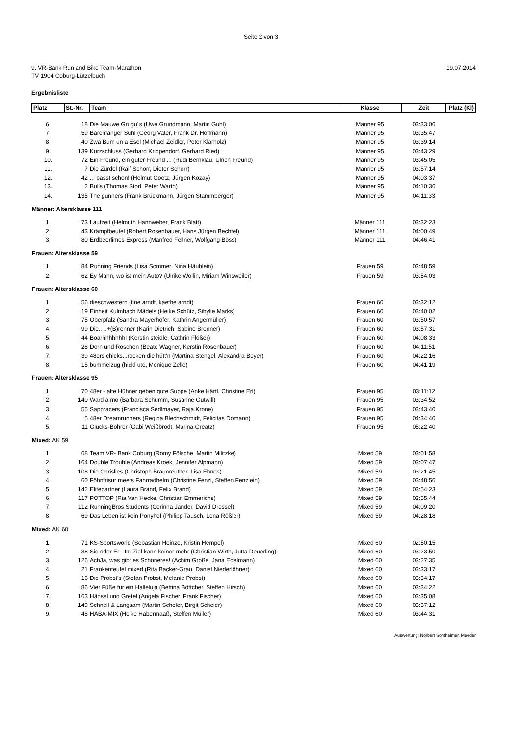Seite 2 von 3
9. VR-Bank Run and Bike Team-Marathon
TV 1904 Coburg-Lützelbuch
19.07.2014
Ergebnisliste
| Platz | St.-Nr. | Team | Klasse | Zeit | Platz (Kl) |
| --- | --- | --- | --- | --- | --- |
| 6. | 18 | Die Mauwe Grugu´s (Uwe Grundmann, Martin Guhl) | Männer 95 | 03:33:06 | |
| 7. | 59 | Bärenfänger Suhl (Georg Vater, Frank Dr. Hoffmann) | Männer 95 | 03:35:47 | |
| 8. | 40 | Zwa Bum un a Esel (Michael Zeidler, Peter Klarholz) | Männer 95 | 03:39:14 | |
| 9. | 139 | Kurzschluss (Gerhard Krippendorf, Gerhard Ried) | Männer 95 | 03:43:29 | |
| 10. | 72 | Ein Freund, ein guter Freund ... (Rudi Bernklau, Ulrich Freund) | Männer 95 | 03:45:05 | |
| 11. | 7 | Die Zürdel (Ralf Schorr, Dieter Schorr) | Männer 95 | 03:57:14 | |
| 12. | 42 | ... passt schon! (Helmut Goetz, Jürgen Kozay) | Männer 95 | 04:03:37 | |
| 13. | 2 | Bulls (Thomas Storl, Peter Warth) | Männer 95 | 04:10:36 | |
| 14. | 135 | The gunners (Frank Brückmann, Jürgen Stammberger) | Männer 95 | 04:11:33 | |
| Männer: Altersklasse 111 | | | | | |
| 1. | 73 | Laufzeit (Helmuth Hannweber, Frank Blatt) | Männer 111 | 03:32:23 | |
| 2. | 43 | Krämpfbeutel (Robert Rosenbauer, Hans Jürgen Bechtel) | Männer 111 | 04:00:49 | |
| 3. | 80 | Erdbeerlimes Express (Manfred Fellner, Wolfgang Böss) | Männer 111 | 04:46:41 | |
| Frauen: Altersklasse 59 | | | | | |
| 1. | 84 | Running Friends (Lisa Sommer, Nina Häublein) | Frauen 59 | 03:48:59 | |
| 2. | 62 | Ey Mann, wo ist mein Auto? (Ulrike Wollin, Miriam Winsweiler) | Frauen 59 | 03:54:03 | |
| Frauen: Altersklasse 60 | | | | | |
| 1. | 56 | dieschwestern (tine arndt, kaethe arndt) | Frauen 60 | 03:32:12 | |
| 2. | 19 | Einheit Kulmbach Mädels (Heike Schütz, Sibylle Marks) | Frauen 60 | 03:40:02 | |
| 3. | 75 | Oberpfalz (Sandra Mayerhöfer, Kathrin Angermüller) | Frauen 60 | 03:50:57 | |
| 4. | 99 | Die.....+(B)renner (Karin Dietrich, Sabine Brenner) | Frauen 60 | 03:57:31 | |
| 5. | 44 | Boarhhhhhhh! (Kerstin steidle, Cathrin Flößer) | Frauen 60 | 04:08:33 | |
| 6. | 28 | Dorn und Röschen (Beate Wagner, Kerstin Rosenbauer) | Frauen 60 | 04:11:51 | |
| 7. | 39 | 48ers chicks...rocken die hütt'n (Martina Stengel, Alexandra Beyer) | Frauen 60 | 04:22:16 | |
| 8. | 15 | bummelzug (hickl ute, Monique Zelle) | Frauen 60 | 04:41:19 | |
| Frauen: Altersklasse 95 | | | | | |
| 1. | 70 | 48er - alte Hühner geben gute Suppe (Anke Härtl, Christine Erl) | Frauen 95 | 03:11:12 | |
| 2. | 140 | Ward a mo (Barbara Schumm, Susanne Gutwill) | Frauen 95 | 03:34:52 | |
| 3. | 55 | Sappracers (Francisca Sedlmayer, Raja Krone) | Frauen 95 | 03:43:40 | |
| 4. | 5 | 48er Dreamrunners (Regina Blechschmidt, Felicitas Domann) | Frauen 95 | 04:34:40 | |
| 5. | 11 | Glücks-Bohrer (Gabi Weißbrodt, Marina Greatz) | Frauen 95 | 05:22:40 | |
| Mixed: AK 59 | | | | | |
| 1. | 68 | Team VR- Bank Coburg (Romy Fölsche, Martin Militzke) | Mixed 59 | 03:01:58 | |
| 2. | 164 | Double Trouble (Andreas Kroek, Jennifer Alpmann) | Mixed 59 | 03:07:47 | |
| 3. | 108 | Die Chrislies (Christoph Braunreuther, Lisa Ehnes) | Mixed 59 | 03:21:45 | |
| 4. | 60 | Föhnfrisur meets Fahrradhelm (Christine Fenzl, Steffen Fenzlein) | Mixed 59 | 03:48:56 | |
| 5. | 142 | Elitepartner (Laura Brand, Felix Brand) | Mixed 59 | 03:54:23 | |
| 6. | 117 | POTTOP (Ria Van Hecke, Christian Emmerichs) | Mixed 59 | 03:55:44 | |
| 7. | 112 | RunningBros Students (Corinna Jander, David Dressel) | Mixed 59 | 04:09:20 | |
| 8. | 69 | Das Leben ist kein Ponyhof (Philipp Tausch, Lena Rößler) | Mixed 59 | 04:28:18 | |
| Mixed: AK 60 | | | | | |
| 1. | 71 | KS-Sportsworld (Sebastian Heinze, Kristin Hempel) | Mixed 60 | 02:50:15 | |
| 2. | 38 | Sie oder Er - Im Ziel kann keiner mehr (Christian Wirth, Jutta Deuerling) | Mixed 60 | 03:23:50 | |
| 3. | 126 | AchJa, was gibt es Schöneres! (Achim Große, Jana Edelmann) | Mixed 60 | 03:27:35 | |
| 4. | 21 | Frankenteufel mixed (Rita Backer-Grau, Daniel Niederlöhner) | Mixed 60 | 03:33:17 | |
| 5. | 16 | Die Probst's (Stefan Probst, Melanie Probst) | Mixed 60 | 03:34:17 | |
| 6. | 86 | Vier Füße für ein Halleluja (Bettina Böttcher, Steffen Hirsch) | Mixed 60 | 03:34:22 | |
| 7. | 163 | Hänsel und Gretel (Angela Fischer, Frank Fischer) | Mixed 60 | 03:35:08 | |
| 8. | 149 | Schnell & Langsam (Martin Scheler, Birgit Scheler) | Mixed 60 | 03:37:12 | |
| 9. | 48 | HABA-MIX (Heike Habermaaß, Steffen Müller) | Mixed 60 | 03:44:31 | |
Auswertung: Norbert Sontheimer, Meeder